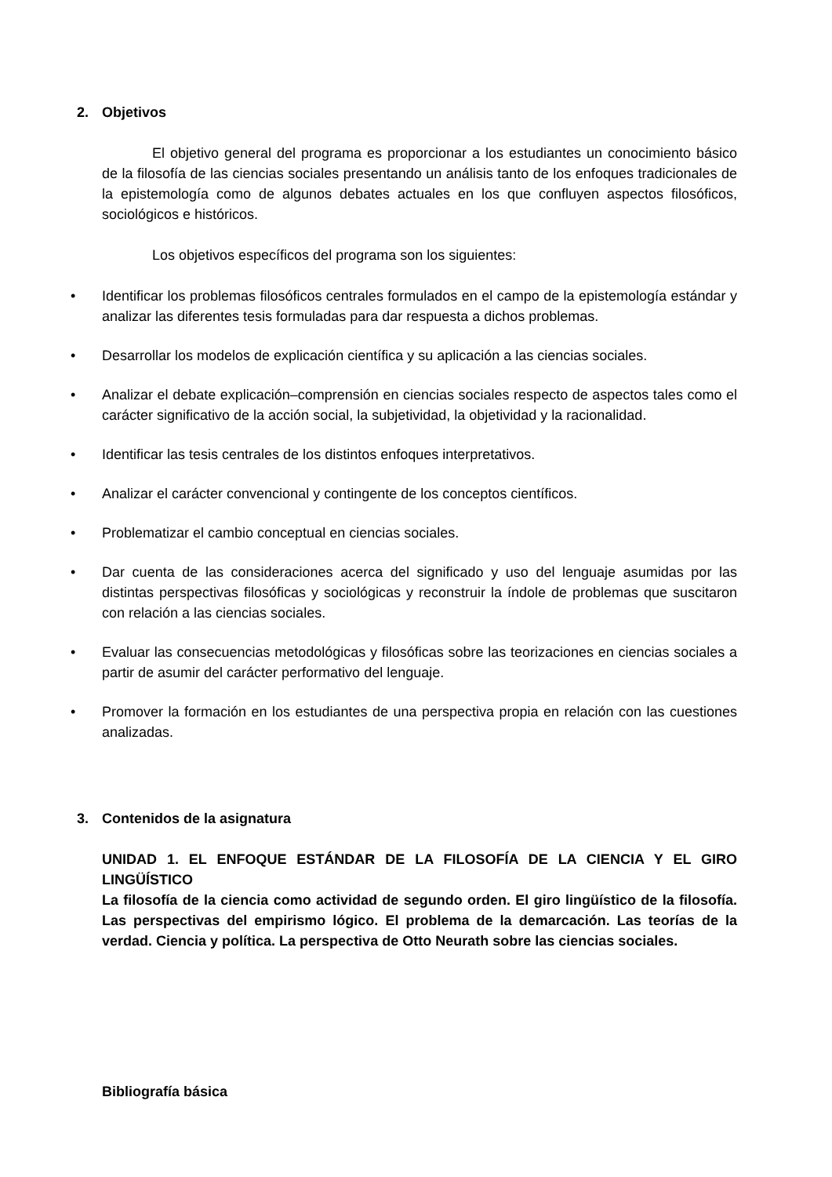2. Objetivos
El objetivo general del programa es proporcionar a los estudiantes un conocimiento básico de la filosofía de las ciencias sociales presentando un análisis tanto de los enfoques tradicionales de la epistemología como de algunos debates actuales en los que confluyen aspectos filosóficos, sociológicos e históricos.
Los objetivos específicos del programa son los siguientes:
• Identificar los problemas filosóficos centrales formulados en el campo de la epistemología estándar y analizar las diferentes tesis formuladas para dar respuesta a dichos problemas.
• Desarrollar los modelos de explicación científica y su aplicación a las ciencias sociales.
• Analizar el debate explicación–comprensión en ciencias sociales respecto de aspectos tales como el carácter significativo de la acción social, la subjetividad, la objetividad y la racionalidad.
• Identificar las tesis centrales de los distintos enfoques interpretativos.
• Analizar el carácter convencional y contingente de los conceptos científicos.
• Problematizar el cambio conceptual en ciencias sociales.
• Dar cuenta de las consideraciones acerca del significado y uso del lenguaje asumidas por las distintas perspectivas filosóficas y sociológicas y reconstruir la índole de problemas que suscitaron con relación a las ciencias sociales.
• Evaluar las consecuencias metodológicas y filosóficas sobre las teorizaciones en ciencias sociales a partir de asumir del carácter performativo del lenguaje.
• Promover la formación en los estudiantes de una perspectiva propia en relación con las cuestiones analizadas.
3. Contenidos de la asignatura
UNIDAD 1. EL ENFOQUE ESTÁNDAR DE LA FILOSOFÍA DE LA CIENCIA Y EL GIRO LINGÜÍSTICO
La filosofía de la ciencia como actividad de segundo orden. El giro lingüístico de la filosofía. Las perspectivas del empirismo lógico. El problema de la demarcación. Las teorías de la verdad. Ciencia y política. La perspectiva de Otto Neurath sobre las ciencias sociales.
Bibliografía básica